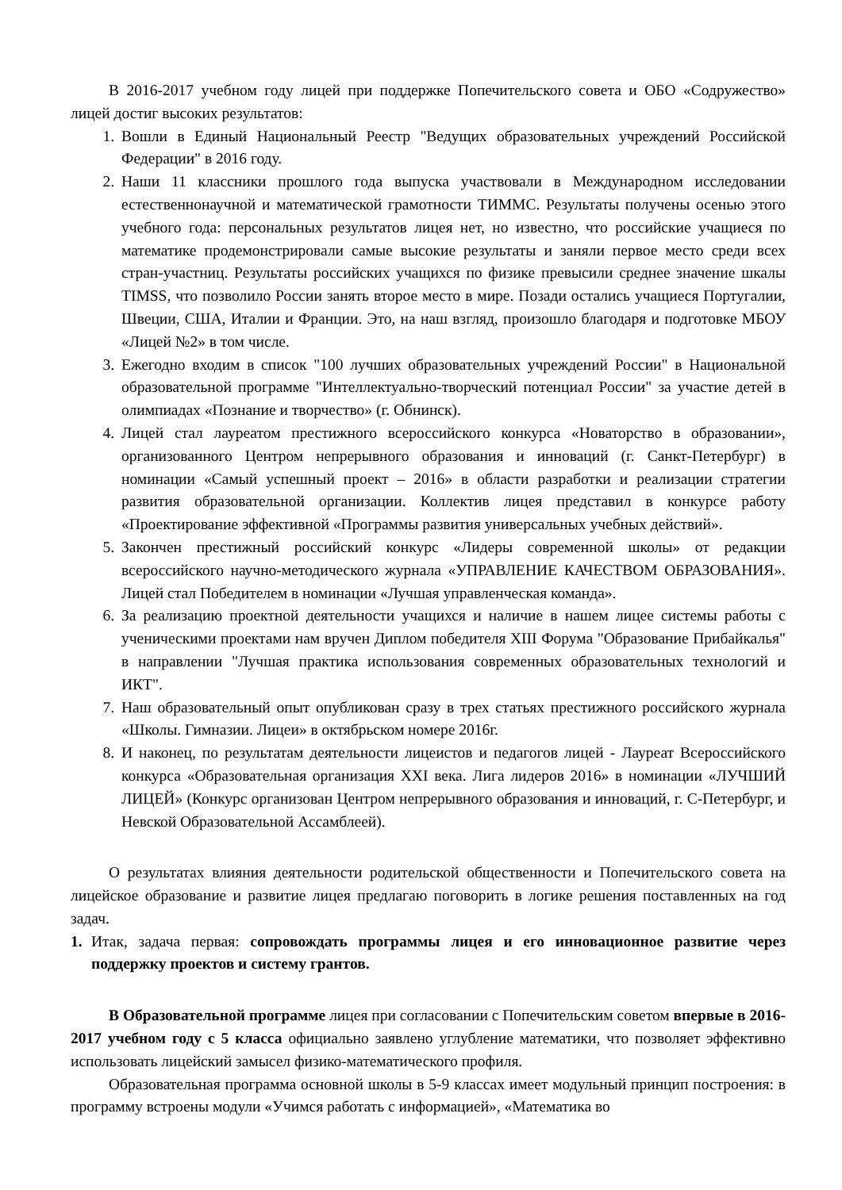В 2016-2017 учебном году лицей при поддержке Попечительского совета и ОБО «Содружество» лицей достиг высоких результатов:
1. Вошли в Единый Национальный Реестр "Ведущих образовательных учреждений Российской Федерации" в 2016 году.
2. Наши 11 классники прошлого года выпуска участвовали в Международном исследовании естественнонаучной и математической грамотности ТИММС. Результаты получены осенью этого учебного года: персональных результатов лицея нет, но известно, что российские учащиеся по математике продемонстрировали самые высокие результаты и заняли первое место среди всех стран-участниц. Результаты российских учащихся по физике превысили среднее значение шкалы TIMSS, что позволило России занять второе место в мире. Позади остались учащиеся Португалии, Швеции, США, Италии и Франции. Это, на наш взгляд, произошло благодаря и подготовке МБОУ «Лицей №2» в том числе.
3. Ежегодно входим в список "100 лучших образовательных учреждений России" в Национальной образовательной программе "Интеллектуально-творческий потенциал России" за участие детей в олимпиадах «Познание и творчество» (г. Обнинск).
4. Лицей стал лауреатом престижного всероссийского конкурса «Новаторство в образовании», организованного Центром непрерывного образования и инноваций (г. Санкт-Петербург) в номинации «Самый успешный проект – 2016» в области разработки и реализации стратегии развития образовательной организации. Коллектив лицея представил в конкурсе работу «Проектирование эффективной «Программы развития универсальных учебных действий».
5. Закончен престижный российский конкурс «Лидеры современной школы» от редакции всероссийского научно-методического журнала «УПРАВЛЕНИЕ КАЧЕСТВОМ ОБРАЗОВАНИЯ». Лицей стал Победителем в номинации «Лучшая управленческая команда».
6. За реализацию проектной деятельности учащихся и наличие в нашем лицее системы работы с ученическими проектами нам вручен Диплом победителя XIII Форума "Образование Прибайкалья" в направлении "Лучшая практика использования современных образовательных технологий и ИКТ".
7. Наш образовательный опыт опубликован сразу в трех статьях престижного российского журнала «Школы. Гимназии. Лицеи» в октябрьском номере 2016г.
8. И наконец, по результатам деятельности лицеистов и педагогов лицей - Лауреат Всероссийского конкурса «Образовательная организация XXI века. Лига лидеров 2016» в номинации «ЛУЧШИЙ ЛИЦЕЙ» (Конкурс организован Центром непрерывного образования и инноваций, г. С-Петербург, и Невской Образовательной Ассамблеей).
О результатах влияния деятельности родительской общественности и Попечительского совета на лицейское образование и развитие лицея предлагаю поговорить в логике решения поставленных на год задач.
1. Итак, задача первая: сопровождать программы лицея и его инновационное развитие через поддержку проектов и систему грантов.
В Образовательной программе лицея при согласовании с Попечительским советом впервые в 2016-2017 учебном году с 5 класса официально заявлено углубление математики, что позволяет эффективно использовать лицейский замысел физико-математического профиля.
Образовательная программа основной школы в 5-9 классах имеет модульный принцип построения: в программу встроены модули «Учимся работать с информацией», «Математика во